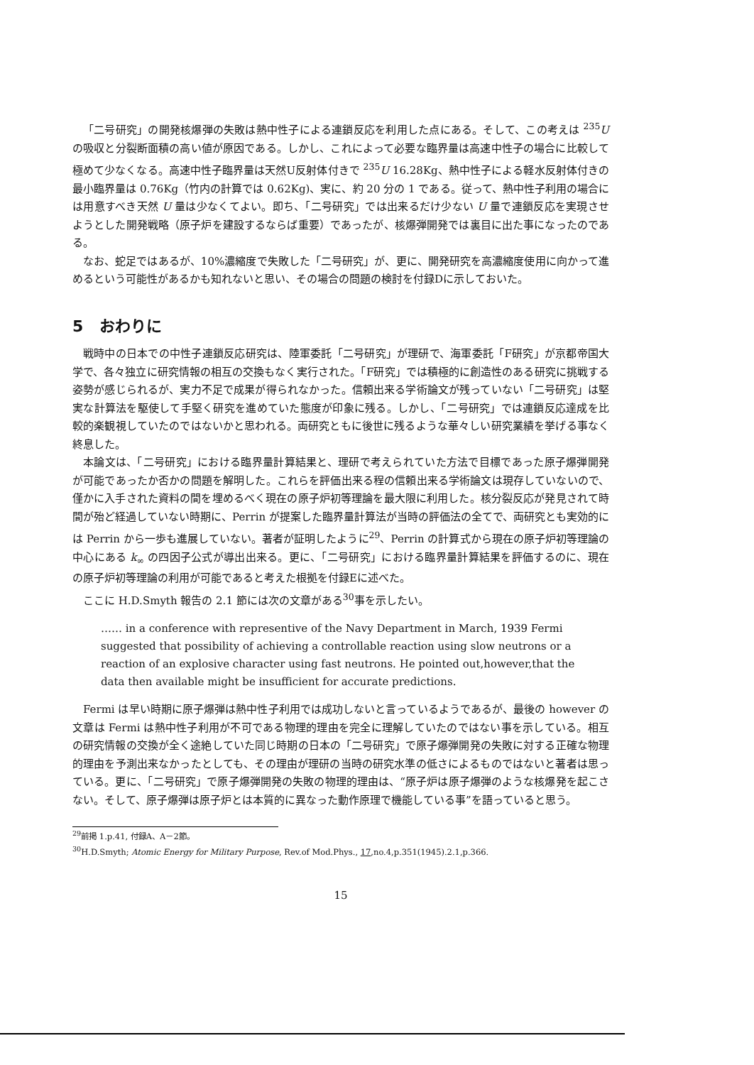「二号研究」の開発核爆弾の失敗は熱中性子による連鎖反応を利用した点にある。そして、この考えは <sup>235</sup>U の吸収と分裂断面積の高い値が原因である。しかし、これによって必要な臨界量は高速中性子の場合に比較して極めて少なくなる。高速中性子臨界量は天然U反射体付きで <sup>235</sup>U 16.28Kg、熱中性子による軽水反射体付きの最小臨界量は 0.76Kg（竹内の計算では 0.62Kg)、実に、約 20 分の 1 である。従って、熱中性子利用の場合には用意すべき天然 U 量は少なくてよい。即ち、「二号研究」では出来るだけ少ない U 量で連鎖反応を実現させようとした開発戦略（原子炉を建設するならば重要）であったが、核爆弾開発では裏目に出た事になったのである。
なお、蛇足ではあるが、10%濃縮度で失敗した「二号研究」が、更に、開発研究を高濃縮度使用に向かって進めるという可能性があるかも知れないと思い、その場合の問題の検討を付録Dに示しておいた。
5 おわりに
戦時中の日本での中性子連鎖反応研究は、陸軍委託「二号研究」が理研で、海軍委託「F研究」が京都帝国大学で、各々独立に研究情報の相互の交換もなく実行された。「F研究」では積極的に創造性のある研究に挑戦する姿勢が感じられるが、実力不足で成果が得られなかった。信頼出来る学術論文が残っていない「二号研究」は堅実な計算法を駆使して手堅く研究を進めていた態度が印象に残る。しかし、「二号研究」では連鎖反応達成を比較的楽観視していたのではないかと思われる。両研究ともに後世に残るような華々しい研究業績を挙げる事なく終息した。
本論文は、「二号研究」における臨界量計算結果と、理研で考えられていた方法で目標であった原子爆弾開発が可能であったか否かの問題を解明した。これらを評価出来る程の信頼出来る学術論文は現存していないので、僅かに入手された資料の間を埋めるべく現在の原子炉初等理論を最大限に利用した。核分裂反応が発見されて時間が殆ど経過していない時期に、Perrin が提案した臨界量計算法が当時の評価法の全てで、両研究とも実効的には Perrin から一歩も進展していない。著者が証明したように<sup>29</sup>、Perrin の計算式から現在の原子炉初等理論の中心にある k<sub>∞</sub> の四因子公式が導出出来る。更に、「二号研究」における臨界量計算結果を評価するのに、現在の原子炉初等理論の利用が可能であると考えた根拠を付録Eに述べた。
ここに H.D.Smyth 報告の 2.1 節には次の文章がある<sup>30</sup>事を示したい。
…… in a conference with representive of the Navy Department in March, 1939 Fermi suggested that possibility of achieving a controllable reaction using slow neutrons or a reaction of an explosive character using fast neutrons. He pointed out,however,that the data then available might be insufficient for accurate predictions.
Fermi は早い時期に原子爆弾は熱中性子利用では成功しないと言っているようであるが、最後の however の文章は Fermi は熱中性子利用が不可である物理的理由を完全に理解していたのではない事を示している。相互の研究情報の交換が全く途絶していた同じ時期の日本の「二号研究」で原子爆弾開発の失敗に対する正確な物理的理由を予測出来なかったとしても、その理由が理研の当時の研究水準の低さによるものではないと著者は思っている。更に、「二号研究」で原子爆弾開発の失敗の物理的理由は、“原子炉は原子爆弾のような核爆発を起こさない。そして、原子爆弾は原子炉とは本質的に異なった動作原理で機能している事”を語っていると思う。
<sup>29</sup> 前掲 1.p.41, 付録A、A－2節。
<sup>30</sup>H.D.Smyth; Atomic Energy for Military Purpose, Rev.of Mod.Phys., 17,no.4,p.351(1945).2.1,p.366.
15